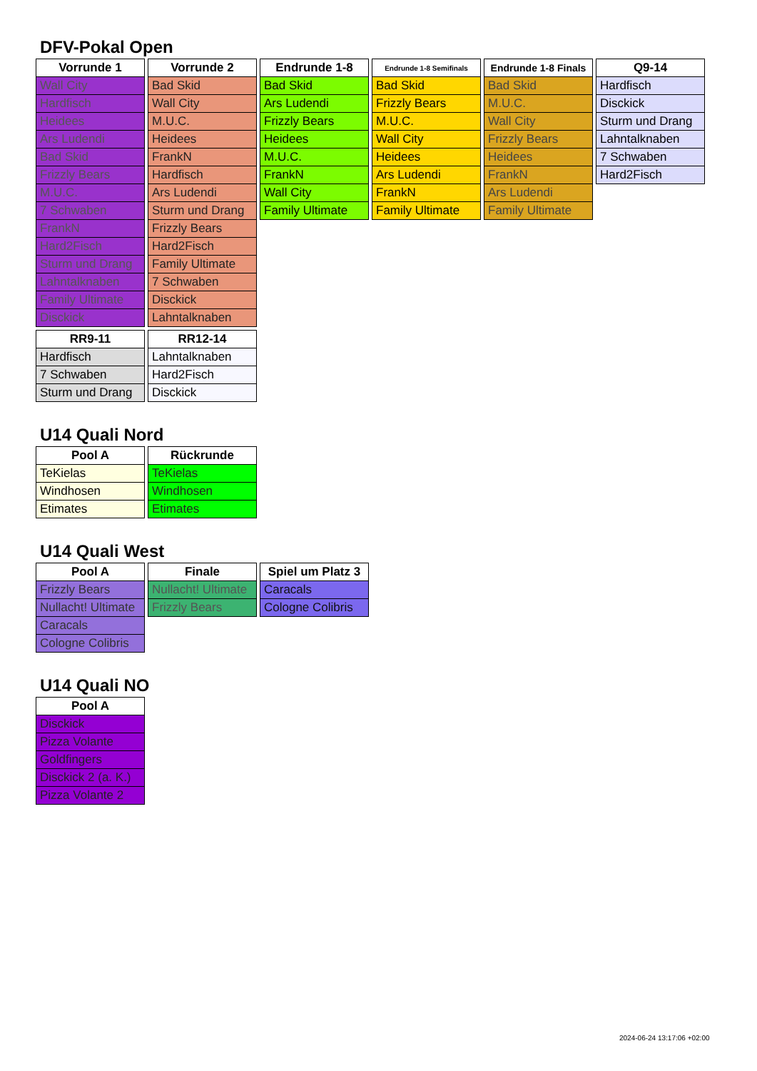DFV-Pokal Open
| Vorrunde 1 |
| --- |
| Wall City |
| Hardfisch |
| Heidees |
| Ars Ludendi |
| Bad Skid |
| Frizzly Bears |
| M.U.C. |
| 7 Schwaben |
| FrankN |
| Hard2Fisch |
| Sturm und Drang |
| Lahntalknaben |
| Family Ultimate |
| Disckick |
| Vorrunde 2 |
| --- |
| Bad Skid |
| Wall City |
| M.U.C. |
| Heidees |
| FrankN |
| Hardfisch |
| Ars Ludendi |
| Sturm und Drang |
| Frizzly Bears |
| Hard2Fisch |
| Family Ultimate |
| 7 Schwaben |
| Disckick |
| Lahntalknaben |
| Endrunde 1-8 |
| --- |
| Bad Skid |
| Ars Ludendi |
| Frizzly Bears |
| Heidees |
| M.U.C. |
| FrankN |
| Wall City |
| Family Ultimate |
| Endrunde 1-8 Semifinals |
| --- |
| Bad Skid |
| Frizzly Bears |
| M.U.C. |
| Wall City |
| Heidees |
| Ars Ludendi |
| FrankN |
| Family Ultimate |
| Endrunde 1-8 Finals |
| --- |
| Bad Skid |
| M.U.C. |
| Wall City |
| Frizzly Bears |
| Heidees |
| FrankN |
| Ars Ludendi |
| Family Ultimate |
| Q9-14 |
| --- |
| Hardfisch |
| Disckick |
| Sturm und Drang |
| Lahntalknaben |
| 7 Schwaben |
| Hard2Fisch |
| RR9-11 |
| --- |
| Hardfisch |
| 7 Schwaben |
| Sturm und Drang |
| RR12-14 |
| --- |
| Lahntalknaben |
| Hard2Fisch |
| Disckick |
U14 Quali Nord
| Pool A |
| --- |
| TeKielas |
| Windhosen |
| Etimates |
| Rückrunde |
| --- |
| TeKielas |
| Windhosen |
| Etimates |
U14 Quali West
| Pool A |
| --- |
| Frizzly Bears |
| Nullacht! Ultimate |
| Caracals |
| Cologne Colibris |
| Finale |
| --- |
| Nullacht! Ultimate |
| Frizzly Bears |
| Spiel um Platz 3 |
| --- |
| Caracals |
| Cologne Colibris |
U14 Quali NO
| Pool A |
| --- |
| Disckick |
| Pizza Volante |
| Goldfingers |
| Disckick 2 (a. K.) |
| Pizza Volante 2 |
2024-06-24 13:17:06 +02:00